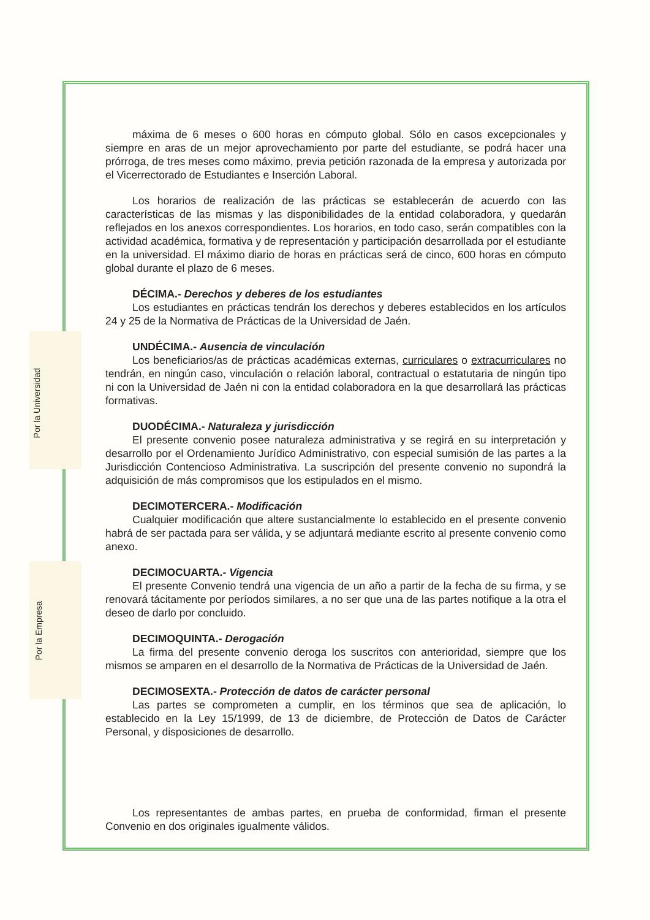Por la Universidad
Por la Empresa
máxima de 6 meses o 600 horas en cómputo global. Sólo en casos excepcionales y siempre en aras de un mejor aprovechamiento por parte del estudiante, se podrá hacer una prórroga, de tres meses como máximo, previa petición razonada de la empresa y autorizada por el Vicerrectorado de Estudiantes e Inserción Laboral.
Los horarios de realización de las prácticas se establecerán de acuerdo con las características de las mismas y las disponibilidades de la entidad colaboradora, y quedarán reflejados en los anexos correspondientes. Los horarios, en todo caso, serán compatibles con la actividad académica, formativa y de representación y participación desarrollada por el estudiante en la universidad. El máximo diario de horas en prácticas será de cinco, 600 horas en cómputo global durante el plazo de 6 meses.
DÉCIMA.- Derechos y deberes de los estudiantes
Los estudiantes en prácticas tendrán los derechos y deberes establecidos en los artículos 24 y 25 de la Normativa de Prácticas de la Universidad de Jaén.
UNDÉCIMA.- Ausencia de vinculación
Los beneficiarios/as de prácticas académicas externas, curriculares o extracurriculares no tendrán, en ningún caso, vinculación o relación laboral, contractual o estatutaria de ningún tipo ni con la Universidad de Jaén ni con la entidad colaboradora en la que desarrollará las prácticas formativas.
DUODÉCIMA.- Naturaleza y jurisdicción
El presente convenio posee naturaleza administrativa y se regirá en su interpretación y desarrollo por el Ordenamiento Jurídico Administrativo, con especial sumisión de las partes a la Jurisdicción Contencioso Administrativa. La suscripción del presente convenio no supondrá la adquisición de más compromisos que los estipulados en el mismo.
DECIMOTERCERA.- Modificación
Cualquier modificación que altere sustancialmente lo establecido en el presente convenio habrá de ser pactada para ser válida, y se adjuntará mediante escrito al presente convenio como anexo.
DECIMOCUARTA.- Vigencia
El presente Convenio tendrá una vigencia de un año a partir de la fecha de su firma, y se renovará tácitamente por períodos similares, a no ser que una de las partes notifique a la otra el deseo de darlo por concluido.
DECIMOQUINTA.- Derogación
La firma del presente convenio deroga los suscritos con anterioridad, siempre que los mismos se amparen en el desarrollo de la Normativa de Prácticas de la Universidad de Jaén.
DECIMOSEXTA.- Protección de datos de carácter personal
Las partes se comprometen a cumplir, en los términos que sea de aplicación, lo establecido en la Ley 15/1999, de 13 de diciembre, de Protección de Datos de Carácter Personal, y disposiciones de desarrollo.
Los representantes de ambas partes, en prueba de conformidad, firman el presente Convenio en dos originales igualmente válidos.